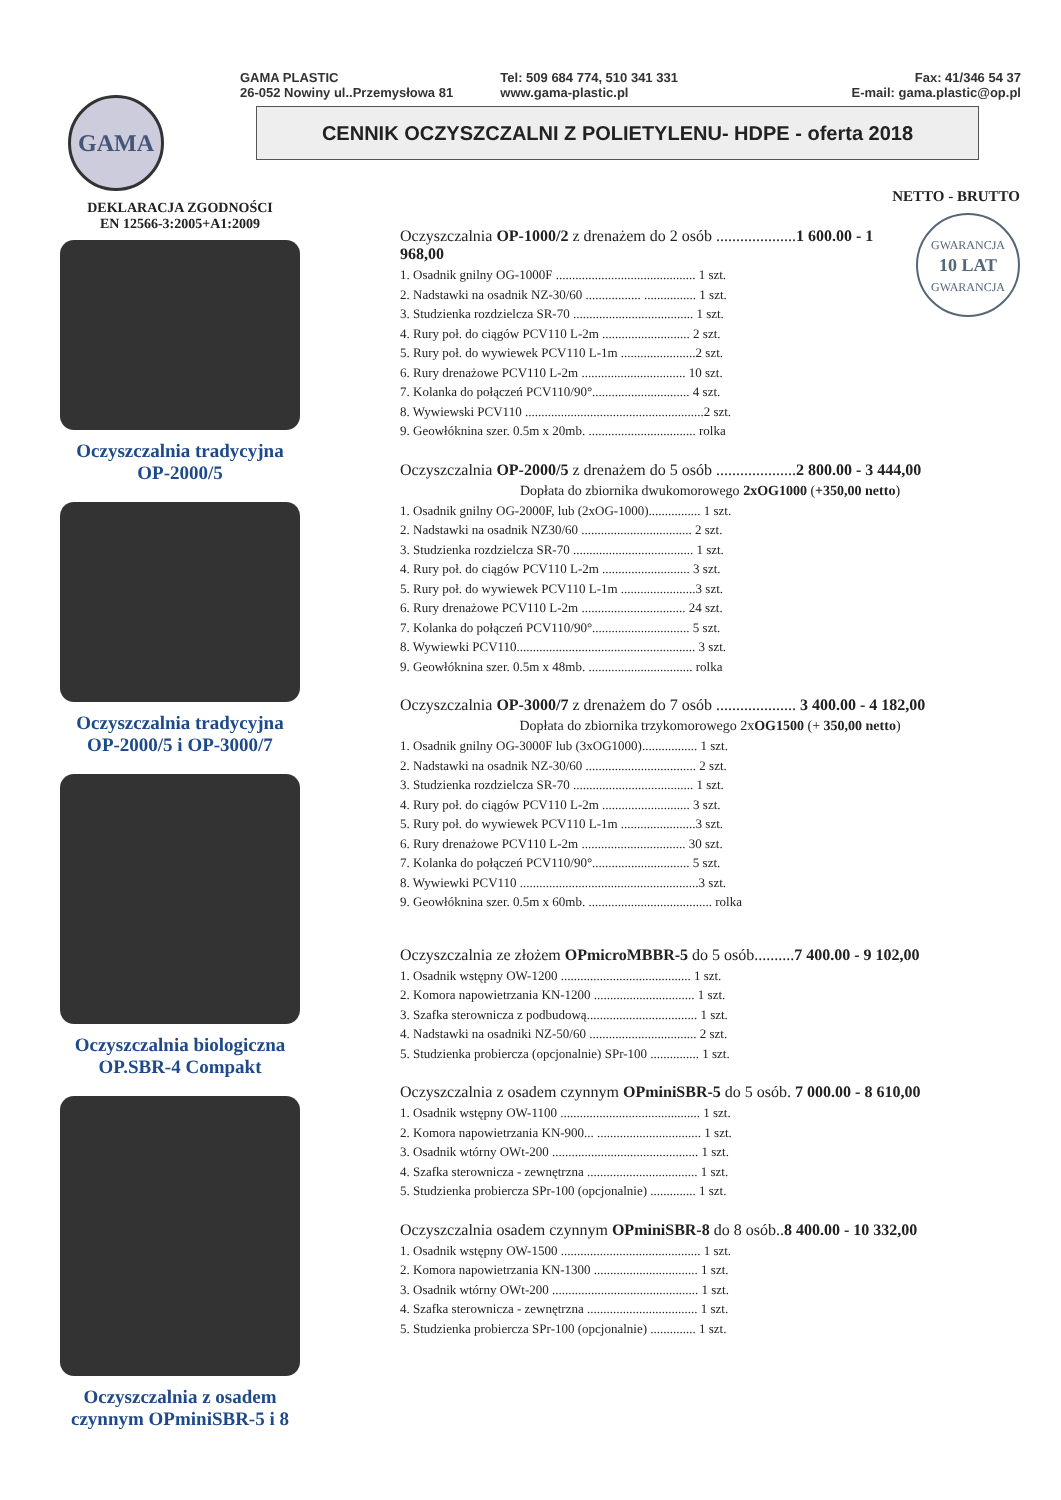GAMA
GAMA PLASTIC
26-052 Nowiny ul..Przemysłowa 81
Tel: 509 684 774, 510 341 331
www.gama-plastic.pl
Fax: 41/346 54 37
E-mail: gama.plastic@op.pl
CENNIK OCZYSZCZALNI Z POLIETYLENU- HDPE - oferta 2018
DEKLARACJA ZGODNOŚCI
EN 12566-3:2005+A1:2009
Oczyszczalnia tradycyjna
OP-2000/5
Oczyszczalnia tradycyjna
OP-2000/5 i OP-3000/7
Oczyszczalnia biologiczna
OP.SBR-4 Compakt
Oczyszczalnia z osadem
czynnym OPminiSBR-5 i 8
NETTO - BRUTTO
GWARANCJA
10 LAT
GWARANCJA
Oczyszczalnia OP-1000/2 z drenażem do 2 osób ....................1 600.00 - 1 968,00
1. Osadnik gnilny OG-1000F ........................................... 1 szt.
2. Nadstawki na osadnik NZ-30/60 ................. ................ 1 szt.
3. Studzienka rozdzielcza SR-70 ..................................... 1 szt.
4. Rury poł. do ciągów PCV110 L-2m ........................... 2 szt.
5. Rury poł. do wywiewek PCV110 L-1m .......................2 szt.
6. Rury drenażowe PCV110 L-2m ................................ 10 szt.
7. Kolanka do połączeń PCV110/90°.............................. 4 szt.
8. Wywiewski PCV110 .......................................................2 szt.
9. Geowłóknina szer. 0.5m x 20mb. ................................. rolka
Oczyszczalnia OP-2000/5 z drenażem do 5 osób ....................2 800.00 - 3 444,00
Dopłata do zbiornika dwukomorowego 2xOG1000 (+350,00 netto)
1. Osadnik gnilny OG-2000F, lub (2xOG-1000)................ 1 szt.
2. Nadstawki na osadnik NZ30/60 .................................. 2 szt.
3. Studzienka rozdzielcza SR-70 ..................................... 1 szt.
4. Rury poł. do ciągów PCV110 L-2m ........................... 3 szt.
5. Rury poł. do wywiewek PCV110 L-1m .......................3 szt.
6. Rury drenażowe PCV110 L-2m ................................ 24 szt.
7. Kolanka do połączeń PCV110/90°.............................. 5 szt.
8. Wywiewki PCV110....................................................... 3 szt.
9. Geowłóknina szer. 0.5m x 48mb. ................................ rolka
Oczyszczalnia OP-3000/7 z drenażem do 7 osób .................... 3 400.00 - 4 182,00
Dopłata do zbiornika trzykomorowego 2xOG1500 (+ 350,00 netto)
1. Osadnik gnilny OG-3000F lub (3xOG1000)................. 1 szt.
2. Nadstawki na osadnik NZ-30/60 .................................. 2 szt.
3. Studzienka rozdzielcza SR-70 ..................................... 1 szt.
4. Rury poł. do ciągów PCV110 L-2m ........................... 3 szt.
5. Rury poł. do wywiewek PCV110 L-1m .......................3 szt.
6. Rury drenażowe PCV110 L-2m ................................ 30 szt.
7. Kolanka do połączeń PCV110/90°.............................. 5 szt.
8. Wywiewki PCV110 .......................................................3 szt.
9. Geowłóknina szer. 0.5m x 60mb. ...................................... rolka
Oczyszczalnia ze złożem OPmicroMBBR-5 do 5 osób..........7 400.00 - 9 102,00
1. Osadnik wstępny OW-1200 ........................................ 1 szt.
2. Komora napowietrzania KN-1200 ............................... 1 szt.
3. Szafka sterownicza z podbudową.................................. 1 szt.
4. Nadstawki na osadniki NZ-50/60 ................................. 2 szt.
5. Studzienka probiercza (opcjonalnie) SPr-100 ............... 1 szt.
Oczyszczalnia z osadem czynnym OPminiSBR-5 do 5 osób. 7 000.00 - 8 610,00
1. Osadnik wstępny OW-1100 ........................................... 1 szt.
2. Komora napowietrzania KN-900... ................................ 1 szt.
3. Osadnik wtórny OWt-200 ............................................. 1 szt.
4. Szafka sterownicza - zewnętrzna .................................. 1 szt.
5. Studzienka probiercza SPr-100 (opcjonalnie) .............. 1 szt.
Oczyszczalnia osadem czynnym OPminiSBR-8 do 8 osób..8 400.00 - 10 332,00
1. Osadnik wstępny OW-1500 ........................................... 1 szt.
2. Komora napowietrzania KN-1300 ................................ 1 szt.
3. Osadnik wtórny OWt-200 ............................................. 1 szt.
4. Szafka sterownicza - zewnętrzna .................................. 1 szt.
5. Studzienka probiercza SPr-100 (opcjonalnie) .............. 1 szt.